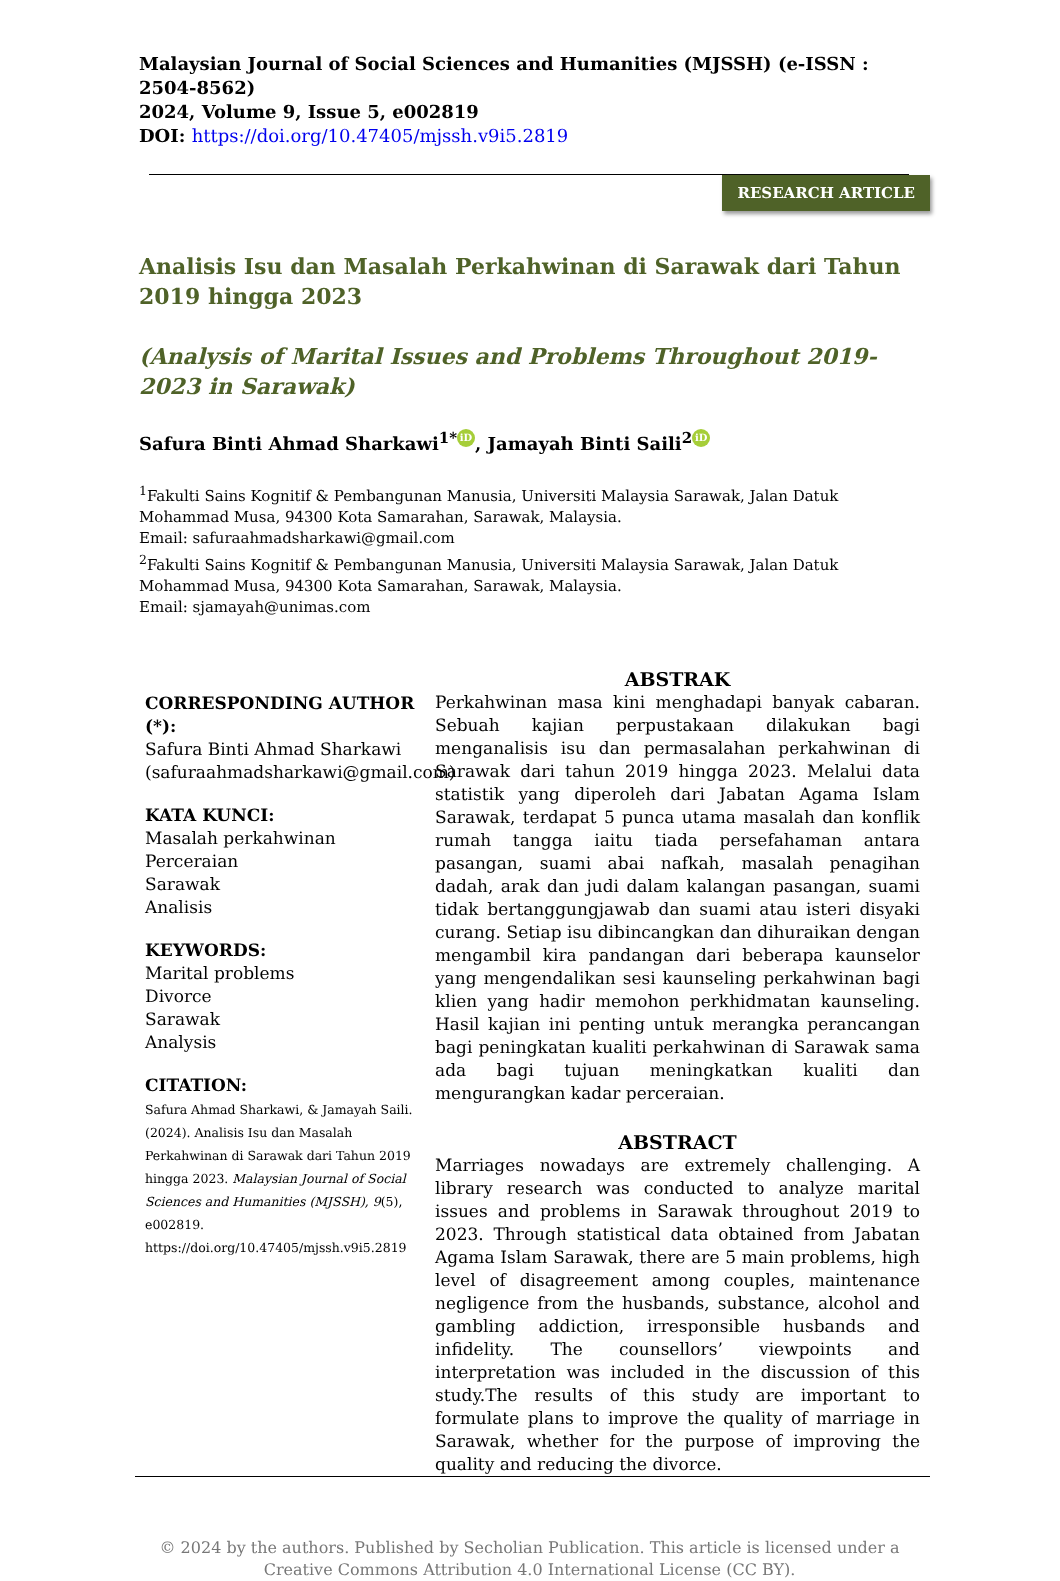Malaysian Journal of Social Sciences and Humanities (MJSSH) (e-ISSN : 2504-8562)
2024, Volume 9, Issue 5, e002819
DOI: https://doi.org/10.47405/mjssh.v9i5.2819
RESEARCH ARTICLE
Analisis Isu dan Masalah Perkahwinan di Sarawak dari Tahun 2019 hingga 2023
(Analysis of Marital Issues and Problems Throughout 2019-2023 in Sarawak)
Safura Binti Ahmad Sharkawi<sup>1*</sup> iD, Jamayah Binti Saili<sup>2</sup> iD
<sup>1</sup> Fakulti Sains Kognitif & Pembangunan Manusia, Universiti Malaysia Sarawak, Jalan Datuk Mohammad Musa, 94300 Kota Samarahan, Sarawak, Malaysia.
Email: safuraahmadsharkawi@gmail.com
<sup>2</sup> Fakulti Sains Kognitif & Pembangunan Manusia, Universiti Malaysia Sarawak, Jalan Datuk Mohammad Musa, 94300 Kota Samarahan, Sarawak, Malaysia.
Email: sjamayah@unimas.com
CORRESPONDING AUTHOR (*):
Safura Binti Ahmad Sharkawi (safuraahmadsharkawi@gmail.com)
KATA KUNCI:
Masalah perkahwinan
Perceraian
Sarawak
Analisis
KEYWORDS:
Marital problems
Divorce
Sarawak
Analysis
CITATION:
Safura Ahmad Sharkawi, & Jamayah Saili. (2024). Analisis Isu dan Masalah Perkahwinan di Sarawak dari Tahun 2019 hingga 2023. Malaysian Journal of Social Sciences and Humanities (MJSSH), 9(5), e002819. https://doi.org/10.47405/mjssh.v9i5.2819
ABSTRAK
Perkahwinan masa kini menghadapi banyak cabaran. Sebuah kajian perpustakaan dilakukan bagi menganalisis isu dan permasalahan perkahwinan di Sarawak dari tahun 2019 hingga 2023. Melalui data statistik yang diperoleh dari Jabatan Agama Islam Sarawak, terdapat 5 punca utama masalah dan konflik rumah tangga iaitu tiada persefahaman antara pasangan, suami abai nafkah, masalah penagihan dadah, arak dan judi dalam kalangan pasangan, suami tidak bertanggungjawab dan suami atau isteri disyaki curang. Setiap isu dibincangkan dan dihuraikan dengan mengambil kira pandangan dari beberapa kaunselor yang mengendalikan sesi kaunseling perkahwinan bagi klien yang hadir memohon perkhidmatan kaunseling. Hasil kajian ini penting untuk merangka perancangan bagi peningkatan kualiti perkahwinan di Sarawak sama ada bagi tujuan meningkatkan kualiti dan mengurangkan kadar perceraian.
ABSTRACT
Marriages nowadays are extremely challenging. A library research was conducted to analyze marital issues and problems in Sarawak throughout 2019 to 2023. Through statistical data obtained from Jabatan Agama Islam Sarawak, there are 5 main problems, high level of disagreement among couples, maintenance negligence from the husbands, substance, alcohol and gambling addiction, irresponsible husbands and infidelity. The counsellors’ viewpoints and interpretation was included in the discussion of this study.The results of this study are important to formulate plans to improve the quality of marriage in Sarawak, whether for the purpose of improving the quality and reducing the divorce.
© 2024 by the authors. Published by Secholian Publication. This article is licensed under a Creative Commons Attribution 4.0 International License (CC BY).